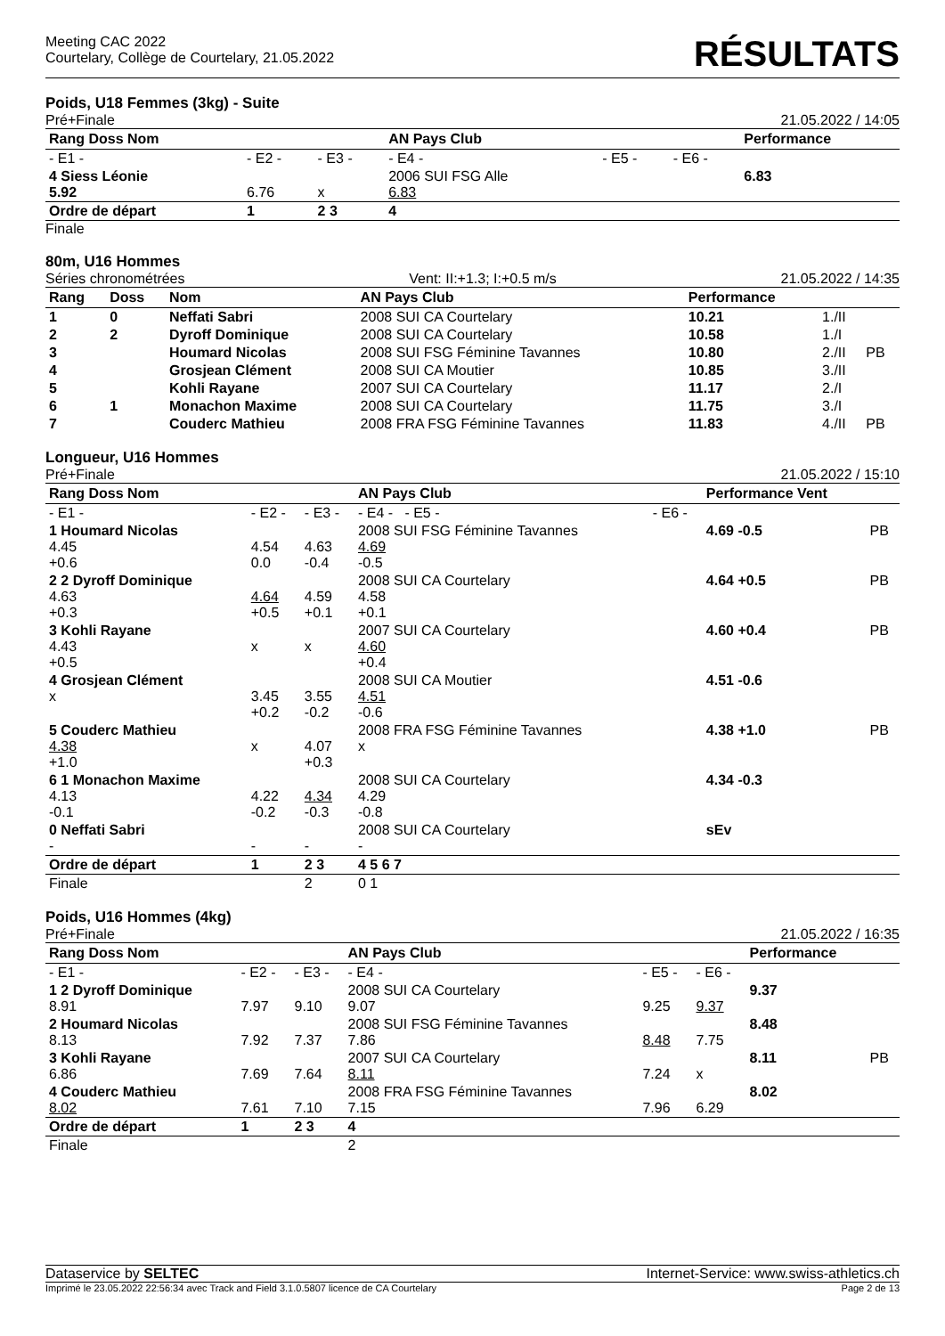Meeting CAC 2022
Courtelary, Collège de Courtelary, 21.05.2022
RÉSULTATS
Poids, U18 Femmes (3kg) - Suite
Pré+Finale 21.05.2022 / 14:05
| Rang Doss Nom | | | AN Pays Club | | | Performance |
| --- | --- | --- | --- | --- | --- | --- |
| - E1 - | - E2 - | - E3 - | - E4 - | - E5 - | - E6 - | |
| 4 Siess Léonie 5.92 | 6.76 | x | 2006 SUI FSG Alle 6.83 | | | 6.83 |
| Ordre de départ | 1 | 2 3 | 4 | | | |
Finale
80m, U16 Hommes
Séries chronométrées Vent: II:+1.3; I:+0.5 m/s 21.05.2022 / 14:35
| Rang | Doss | Nom | AN Pays Club | Performance | | |
| --- | --- | --- | --- | --- | --- | --- |
| 1 | 0 | Neffati Sabri | 2008 SUI CA Courtelary | 10.21 | 1./II | |
| 2 | 2 | Dyroff Dominique | 2008 SUI CA Courtelary | 10.58 | 1./I | |
| 3 | | Houmard Nicolas | 2008 SUI FSG Féminine Tavannes | 10.80 | 2./II | PB |
| 4 | | Grosjean Clément | 2008 SUI CA Moutier | 10.85 | 3./II | |
| 5 | | Kohli Rayane | 2007 SUI CA Courtelary | 11.17 | 2./I | |
| 6 | 1 | Monachon Maxime | 2008 SUI CA Courtelary | 11.75 | 3./I | |
| 7 | | Couderc Mathieu | 2008 FRA FSG Féminine Tavannes | 11.83 | 4./II | PB |
Longueur, U16 Hommes
Pré+Finale 21.05.2022 / 15:10
| Rang Doss Nom | | | AN Pays Club | | Performance Vent | |
| --- | --- | --- | --- | --- | --- | --- |
| - E1 - | - E2 - | - E3 - | - E4 - - E5 - | - E6 - | | |
| 1 Houmard Nicolas 4.45 +0.6 | 4.54 0.0 | 4.63 -0.4 | 2008 SUI FSG Féminine Tavannes 4.69 -0.5 | | 4.69 -0.5 | PB |
| 2 2 Dyroff Dominique 4.63 +0.3 | 4.64 +0.5 | 4.59 +0.1 | 2008 SUI CA Courtelary 4.58 +0.1 | | 4.64 +0.5 | PB |
| 3 Kohli Rayane 4.43 +0.5 | x | x | 2007 SUI CA Courtelary 4.60 +0.4 | | 4.60 +0.4 | PB |
| 4 Grosjean Clément x | 3.45 +0.2 | 3.55 -0.2 | 2008 SUI CA Moutier 4.51 -0.6 | | 4.51 -0.6 | |
| 5 Couderc Mathieu 4.38 +1.0 | x | 4.07 +0.3 | 2008 FRA FSG Féminine Tavannes x | | 4.38 +1.0 | PB |
| 6 1 Monachon Maxime 4.13 -0.1 | 4.22 -0.2 | 4.34 -0.3 | 2008 SUI CA Courtelary 4.29 -0.8 | | 4.34 -0.3 | |
| 0 Neffati Sabri - | - | - | 2008 SUI CA Courtelary - | | sEv | |
| Ordre de départ | 1 | 2 3 | 4 5 6 7 | | | |
| Finale | | 2 | 0 1 | | | |
Poids, U16 Hommes (4kg)
Pré+Finale 21.05.2022 / 16:35
| Rang Doss Nom | | | AN Pays Club | | | Performance | |
| --- | --- | --- | --- | --- | --- | --- | --- |
| - E1 - | - E2 - | - E3 - | - E4 - | - E5 - | - E6 - | | |
| 1 2 Dyroff Dominique 8.91 | 7.97 | 9.10 | 2008 SUI CA Courtelary 9.07 | 9.25 | 9.37 | 9.37 | |
| 2 Houmard Nicolas 8.13 | 7.92 | 7.37 | 2008 SUI FSG Féminine Tavannes 7.86 | 8.48 | 7.75 | 8.48 | |
| 3 Kohli Rayane 6.86 | 7.69 | 7.64 | 2007 SUI CA Courtelary 8.11 | 7.24 | x | 8.11 | PB |
| 4 Couderc Mathieu 8.02 | 7.61 | 7.10 | 2008 FRA FSG Féminine Tavannes 7.15 | 7.96 | 6.29 | 8.02 | |
| Ordre de départ | 1 | 2 3 | 4 | | | | |
| Finale | | | 2 | | | | |
Dataservice by SELTEC Internet-Service: www.swiss-athletics.ch
Imprimé le 23.05.2022 22:56:34 avec Track and Field 3.1.0.5807 licence de CA Courtelary Page 2 de 13